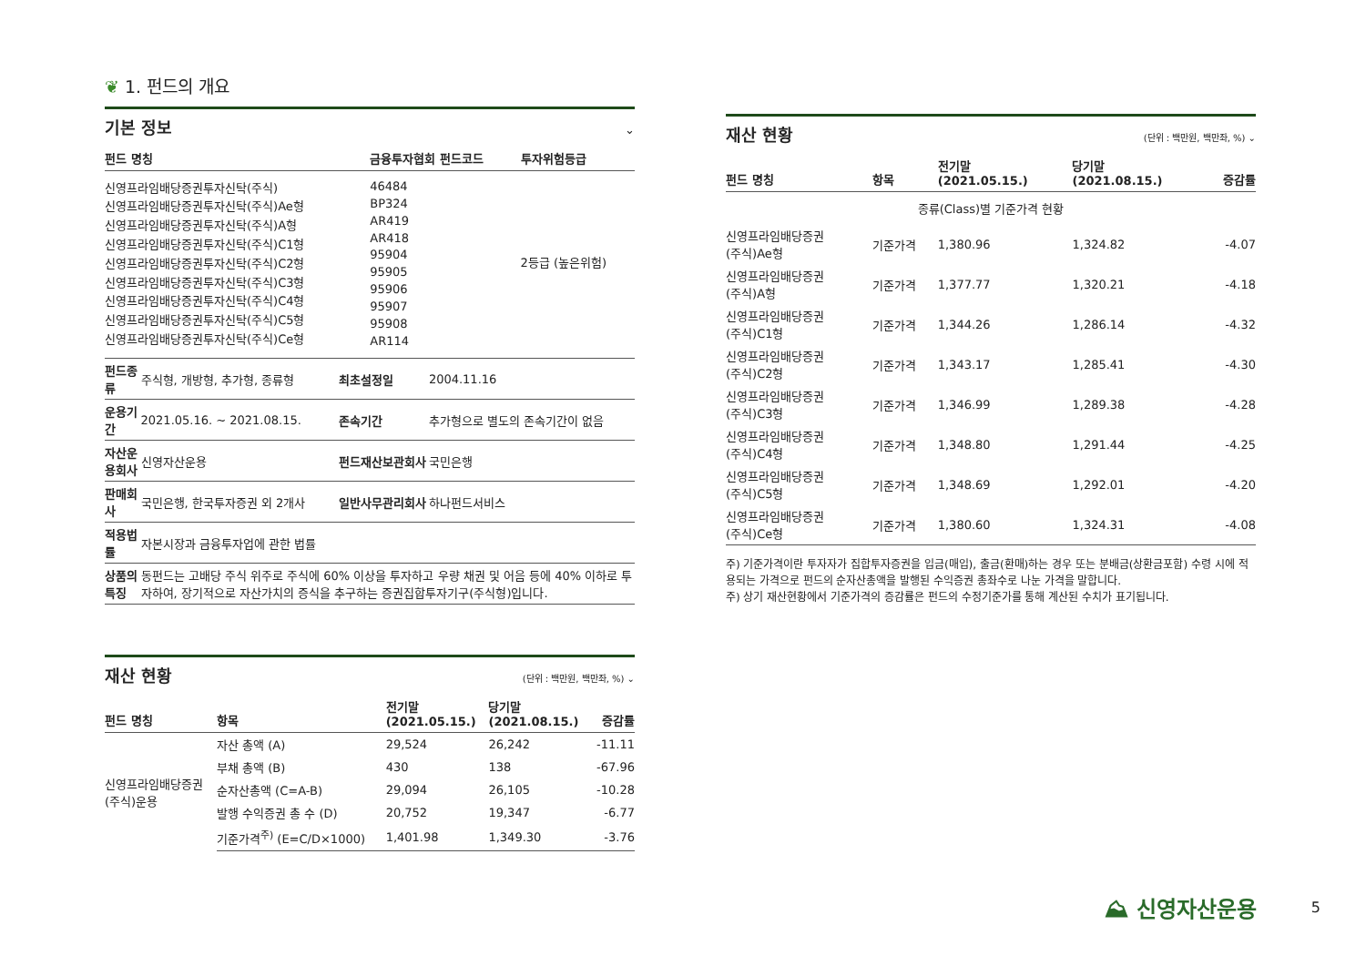❦ 1. 펀드의 개요
기본 정보
⌄
| 펀드 명칭 | 금융투자협회 펀드코드 | 투자위험등급 |
| --- | --- | --- |
| 신영프라임배당증권투자신탁(주식) 신영프라임배당증권투자신탁(주식)Ae형 신영프라임배당증권투자신탁(주식)A형 신영프라임배당증권투자신탁(주식)C1형 신영프라임배당증권투자신탁(주식)C2형 신영프라임배당증권투자신탁(주식)C3형 신영프라임배당증권투자신탁(주식)C4형 신영프라임배당증권투자신탁(주식)C5형 신영프라임배당증권투자신탁(주식)Ce형 | 46484 BP324 AR419 AR418 95904 95905 95906 95907 95908 AR114 | 2등급 (높은위험) |
| 펀드종류 | 주식형, 개방형, 추가형, 종류형 | 최초설정일 | 2004.11.16 |
| 운용기간 | 2021.05.16. ~ 2021.08.15. | 존속기간 | 추가형으로 별도의 존속기간이 없음 |
| 자산운용회사 | 신영자산운용 | 펀드재산보관회사 | 국민은행 |
| 판매회사 | 국민은행, 한국투자증권 외 2개사 | 일반사무관리회사 | 하나펀드서비스 |
| 적용법률 | 자본시장과 금융투자업에 관한 법률 | | |
| 상품의 특징 | 동펀드는 고배당 주식 위주로 주식에 60% 이상을 투자하고 우량 채권 및 어음 등에 40% 이하로 투자하여, 장기적으로 자산가치의 증식을 추구하는 증권집합투자기구(주식형)입니다. | | |
재산 현황
(단위 : 백만원, 백만좌, %) ⌄
| 펀드 명칭 | 항목 | 전기말 (2021.05.15.) | 당기말 (2021.08.15.) | 증감률 |
| --- | --- | --- | --- | --- |
| 신영프라임배당증권 (주식)운용 | 자산 총액 (A) | 29,524 | 26,242 | -11.11 |
| | 부채 총액 (B) | 430 | 138 | -67.96 |
| | 순자산총액 (C=A-B) | 29,094 | 26,105 | -10.28 |
| | 발행 수익증권 총 수 (D) | 20,752 | 19,347 | -6.77 |
| | 기준가격<sup>주)</sup> (E=C/D×1000) | 1,401.98 | 1,349.30 | -3.76 |
재산 현황
(단위 : 백만원, 백만좌, %) ⌄
| 펀드 명칭 | 항목 | 전기말 (2021.05.15.) | 당기말 (2021.08.15.) | 증감률 |
| --- | --- | --- | --- | --- |
| 종류(Class)별 기준가격 현황 | | | | |
| 신영프라임배당증권 (주식)Ae형 | 기준가격 | 1,380.96 | 1,324.82 | -4.07 |
| 신영프라임배당증권 (주식)A형 | 기준가격 | 1,377.77 | 1,320.21 | -4.18 |
| 신영프라임배당증권 (주식)C1형 | 기준가격 | 1,344.26 | 1,286.14 | -4.32 |
| 신영프라임배당증권 (주식)C2형 | 기준가격 | 1,343.17 | 1,285.41 | -4.30 |
| 신영프라임배당증권 (주식)C3형 | 기준가격 | 1,346.99 | 1,289.38 | -4.28 |
| 신영프라임배당증권 (주식)C4형 | 기준가격 | 1,348.80 | 1,291.44 | -4.25 |
| 신영프라임배당증권 (주식)C5형 | 기준가격 | 1,348.69 | 1,292.01 | -4.20 |
| 신영프라임배당증권 (주식)Ce형 | 기준가격 | 1,380.60 | 1,324.31 | -4.08 |
주) 기준가격이란 투자자가 집합투자증권을 입금(매입), 출금(환매)하는 경우 또는 분배금(상환금포함) 수령 시에 적용되는 가격으로 펀드의 순자산총액을 발행된 수익증권 총좌수로 나눈 가격을 말합니다.
주) 상기 재산현황에서 기준가격의 증감률은 펀드의 수정기준가를 통해 계산된 수치가 표기됩니다.
⛰ 신영자산운용 5